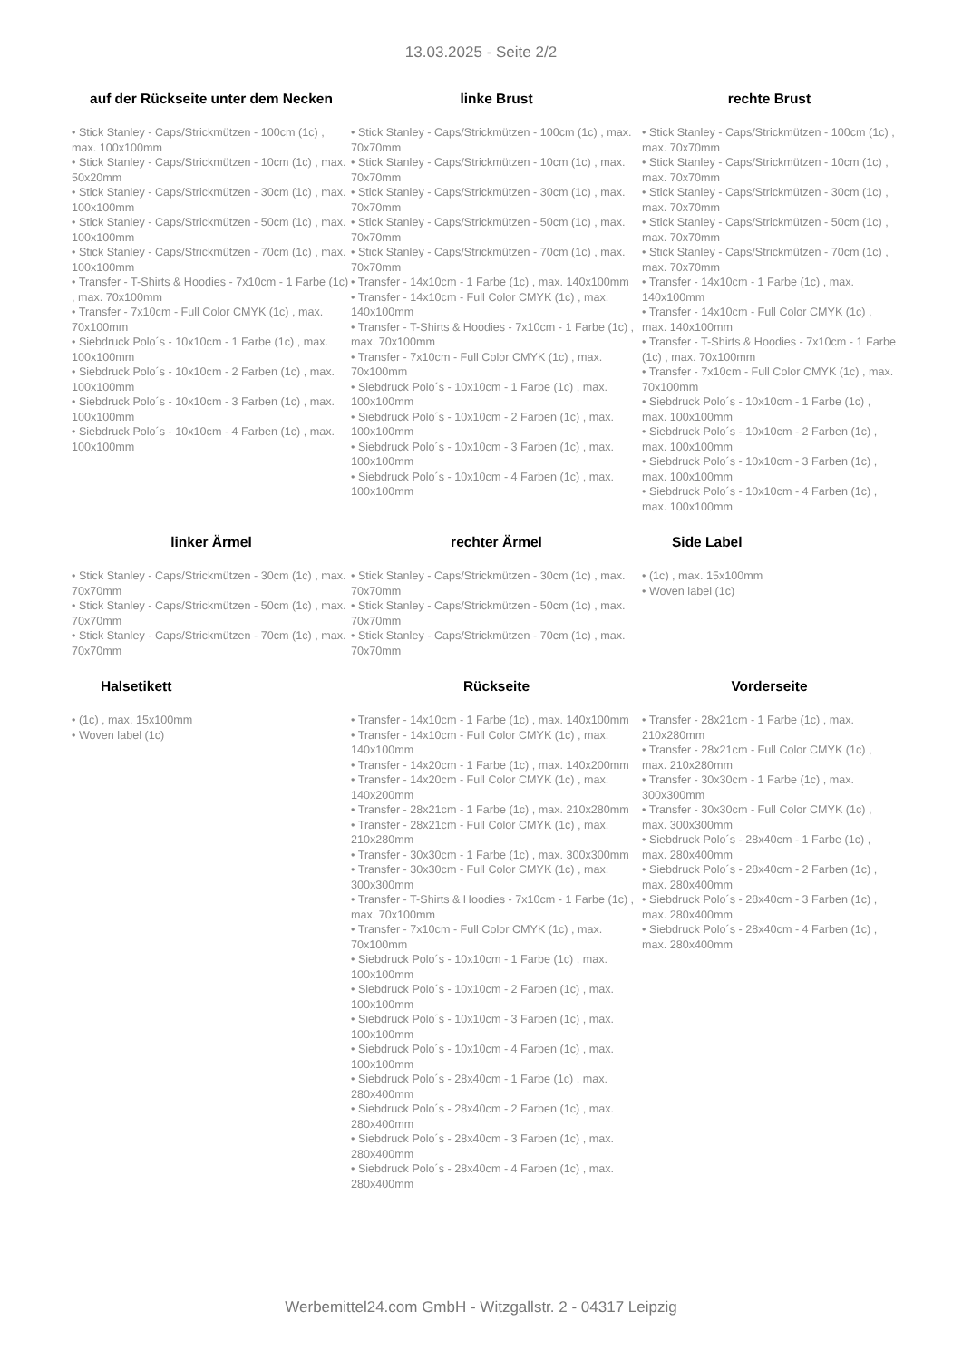13.03.2025 - Seite 2/2
auf der Rückseite unter dem Necken
• Stick Stanley - Caps/Strickmützen - 100cm (1c) , max. 100x100mm
• Stick Stanley - Caps/Strickmützen - 10cm (1c) , max. 50x20mm
• Stick Stanley - Caps/Strickmützen - 30cm (1c) , max. 100x100mm
• Stick Stanley - Caps/Strickmützen - 50cm (1c) , max. 100x100mm
• Stick Stanley - Caps/Strickmützen - 70cm (1c) , max. 100x100mm
• Transfer - T-Shirts & Hoodies - 7x10cm - 1 Farbe (1c) , max. 70x100mm
• Transfer - 7x10cm - Full Color CMYK (1c) , max. 70x100mm
• Siebdruck Polo´s - 10x10cm - 1 Farbe (1c) , max. 100x100mm
• Siebdruck Polo´s - 10x10cm - 2 Farben (1c) , max. 100x100mm
• Siebdruck Polo´s - 10x10cm - 3 Farben (1c) , max. 100x100mm
• Siebdruck Polo´s - 10x10cm - 4 Farben (1c) , max. 100x100mm
linke Brust
• Stick Stanley - Caps/Strickmützen - 100cm (1c) , max. 70x70mm
• Stick Stanley - Caps/Strickmützen - 10cm (1c) , max. 70x70mm
• Stick Stanley - Caps/Strickmützen - 30cm (1c) , max. 70x70mm
• Stick Stanley - Caps/Strickmützen - 50cm (1c) , max. 70x70mm
• Stick Stanley - Caps/Strickmützen - 70cm (1c) , max. 70x70mm
• Transfer - 14x10cm - 1 Farbe (1c) , max. 140x100mm
• Transfer - 14x10cm - Full Color CMYK (1c) , max. 140x100mm
• Transfer - T-Shirts & Hoodies - 7x10cm - 1 Farbe (1c) , max. 70x100mm
• Transfer - 7x10cm - Full Color CMYK (1c) , max. 70x100mm
• Siebdruck Polo´s - 10x10cm - 1 Farbe (1c) , max. 100x100mm
• Siebdruck Polo´s - 10x10cm - 2 Farben (1c) , max. 100x100mm
• Siebdruck Polo´s - 10x10cm - 3 Farben (1c) , max. 100x100mm
• Siebdruck Polo´s - 10x10cm - 4 Farben (1c) , max. 100x100mm
rechte Brust
• Stick Stanley - Caps/Strickmützen - 100cm (1c) , max. 70x70mm
• Stick Stanley - Caps/Strickmützen - 10cm (1c) , max. 70x70mm
• Stick Stanley - Caps/Strickmützen - 30cm (1c) , max. 70x70mm
• Stick Stanley - Caps/Strickmützen - 50cm (1c) , max. 70x70mm
• Stick Stanley - Caps/Strickmützen - 70cm (1c) , max. 70x70mm
• Transfer - 14x10cm - 1 Farbe (1c) , max. 140x100mm
• Transfer - 14x10cm - Full Color CMYK (1c) , max. 140x100mm
• Transfer - T-Shirts & Hoodies - 7x10cm - 1 Farbe (1c) , max. 70x100mm
• Transfer - 7x10cm - Full Color CMYK (1c) , max. 70x100mm
• Siebdruck Polo´s - 10x10cm - 1 Farbe (1c) , max. 100x100mm
• Siebdruck Polo´s - 10x10cm - 2 Farben (1c) , max. 100x100mm
• Siebdruck Polo´s - 10x10cm - 3 Farben (1c) , max. 100x100mm
• Siebdruck Polo´s - 10x10cm - 4 Farben (1c) , max. 100x100mm
linker Ärmel
• Stick Stanley - Caps/Strickmützen - 30cm (1c) , max. 70x70mm
• Stick Stanley - Caps/Strickmützen - 50cm (1c) , max. 70x70mm
• Stick Stanley - Caps/Strickmützen - 70cm (1c) , max. 70x70mm
rechter Ärmel
• Stick Stanley - Caps/Strickmützen - 30cm (1c) , max. 70x70mm
• Stick Stanley - Caps/Strickmützen - 50cm (1c) , max. 70x70mm
• Stick Stanley - Caps/Strickmützen - 70cm (1c) , max. 70x70mm
Side Label
• (1c) , max. 15x100mm
• Woven label (1c)
Halsetikett
• (1c) , max. 15x100mm
• Woven label (1c)
Rückseite
• Transfer - 14x10cm - 1 Farbe (1c) , max. 140x100mm
• Transfer - 14x10cm - Full Color CMYK (1c) , max. 140x100mm
• Transfer - 14x20cm - 1 Farbe (1c) , max. 140x200mm
• Transfer - 14x20cm - Full Color CMYK (1c) , max. 140x200mm
• Transfer - 28x21cm - 1 Farbe (1c) , max. 210x280mm
• Transfer - 28x21cm - Full Color CMYK (1c) , max. 210x280mm
• Transfer - 30x30cm - 1 Farbe (1c) , max. 300x300mm
• Transfer - 30x30cm - Full Color CMYK (1c) , max. 300x300mm
• Transfer - T-Shirts & Hoodies - 7x10cm - 1 Farbe (1c) , max. 70x100mm
• Transfer - 7x10cm - Full Color CMYK (1c) , max. 70x100mm
• Siebdruck Polo´s - 10x10cm - 1 Farbe (1c) , max. 100x100mm
• Siebdruck Polo´s - 10x10cm - 2 Farben (1c) , max. 100x100mm
• Siebdruck Polo´s - 10x10cm - 3 Farben (1c) , max. 100x100mm
• Siebdruck Polo´s - 10x10cm - 4 Farben (1c) , max. 100x100mm
• Siebdruck Polo´s - 28x40cm - 1 Farbe (1c) , max. 280x400mm
• Siebdruck Polo´s - 28x40cm - 2 Farben (1c) , max. 280x400mm
• Siebdruck Polo´s - 28x40cm - 3 Farben (1c) , max. 280x400mm
• Siebdruck Polo´s - 28x40cm - 4 Farben (1c) , max. 280x400mm
Vorderseite
• Transfer - 28x21cm - 1 Farbe (1c) , max. 210x280mm
• Transfer - 28x21cm - Full Color CMYK (1c) , max. 210x280mm
• Transfer - 30x30cm - 1 Farbe (1c) , max. 300x300mm
• Transfer - 30x30cm - Full Color CMYK (1c) , max. 300x300mm
• Siebdruck Polo´s - 28x40cm - 1 Farbe (1c) , max. 280x400mm
• Siebdruck Polo´s - 28x40cm - 2 Farben (1c) , max. 280x400mm
• Siebdruck Polo´s - 28x40cm - 3 Farben (1c) , max. 280x400mm
• Siebdruck Polo´s - 28x40cm - 4 Farben (1c) , max. 280x400mm
Werbemittel24.com GmbH - Witzgallstr. 2 - 04317 Leipzig